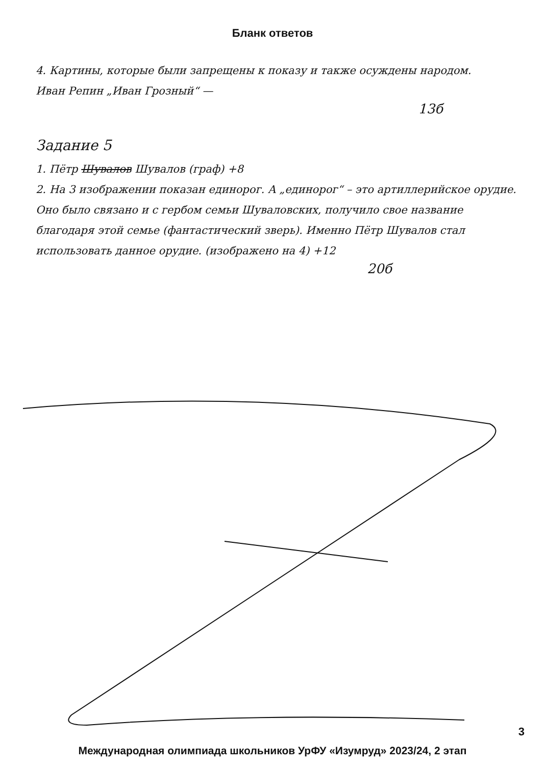Бланк ответов
4. Картины, которые были запрещены к показу и также осуждены народом.
Иван Репин „Иван Грозный“ —
13б
Задание 5
1. Пётр Шувалов Шувалов (граф) +8
2. На 3 изображении показан единорог. А „единорог“ – это артиллерийское орудие. Оно было связано и с гербом семьи Шуваловских, получило свое название благодаря этой семье (фантастический зверь). Именно Пётр Шувалов стал использовать данное орудие. (изображено на 4) +12
20б
3
Международная олимпиада школьников УрФУ «Изумруд» 2023/24, 2 этап